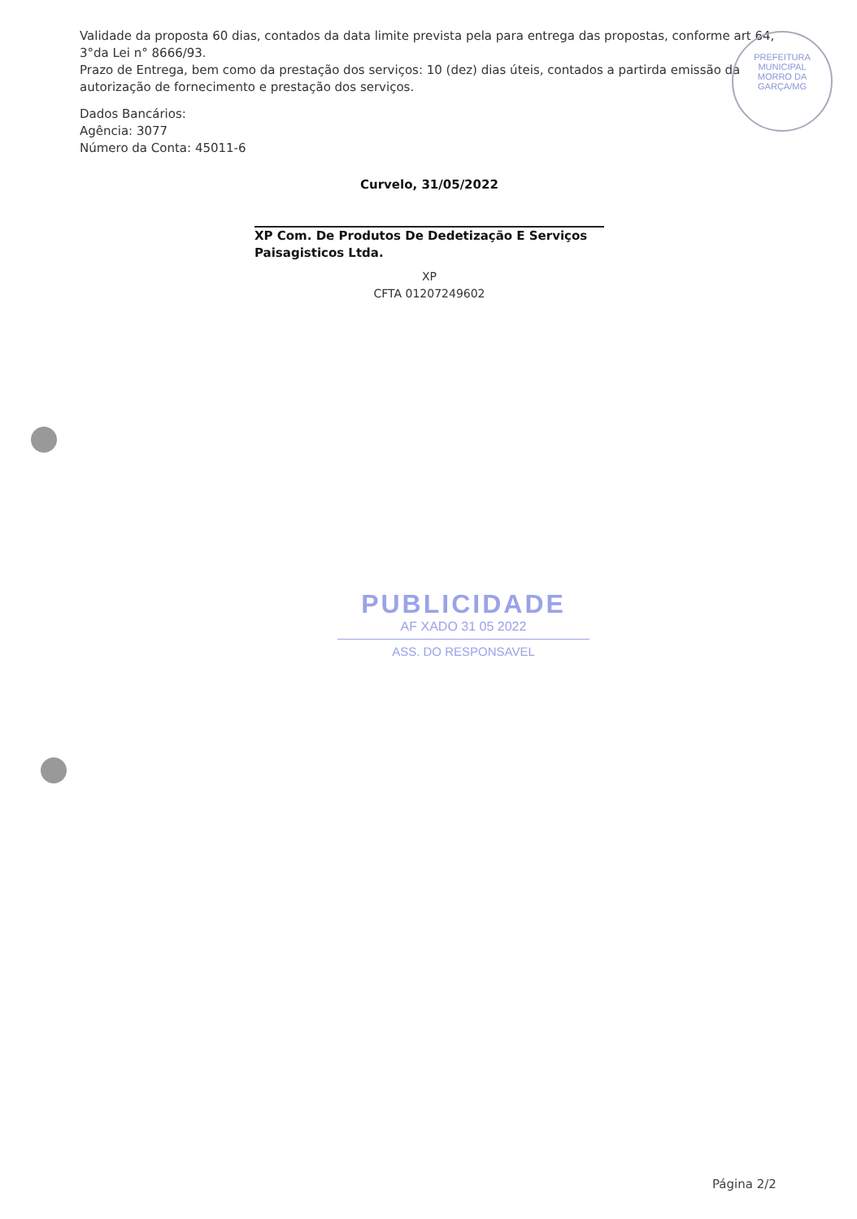Validade da proposta 60 dias, contados da data limite prevista pela para entrega das propostas, conforme art 64, 3°da Lei n° 8666/93.
Prazo de Entrega, bem como da prestação dos serviços: 10 (dez) dias úteis, contados a partirda emissão da autorização de fornecimento e prestação dos serviços.
Dados Bancários:
Agência: 3077
Número da Conta: 45011-6
Curvelo, 31/05/2022
XP Com. De Produtos De Dedetização E Serviços Paisagisticos Ltda.
XP
CFTA 01207249602
PREFEITURA MUNICIPAL
MORRO DA
GARÇA/MG
PUBLICIDADE
AF XADO 31 05 2022
ASS. DO RESPONSAVEL
Página 2/2